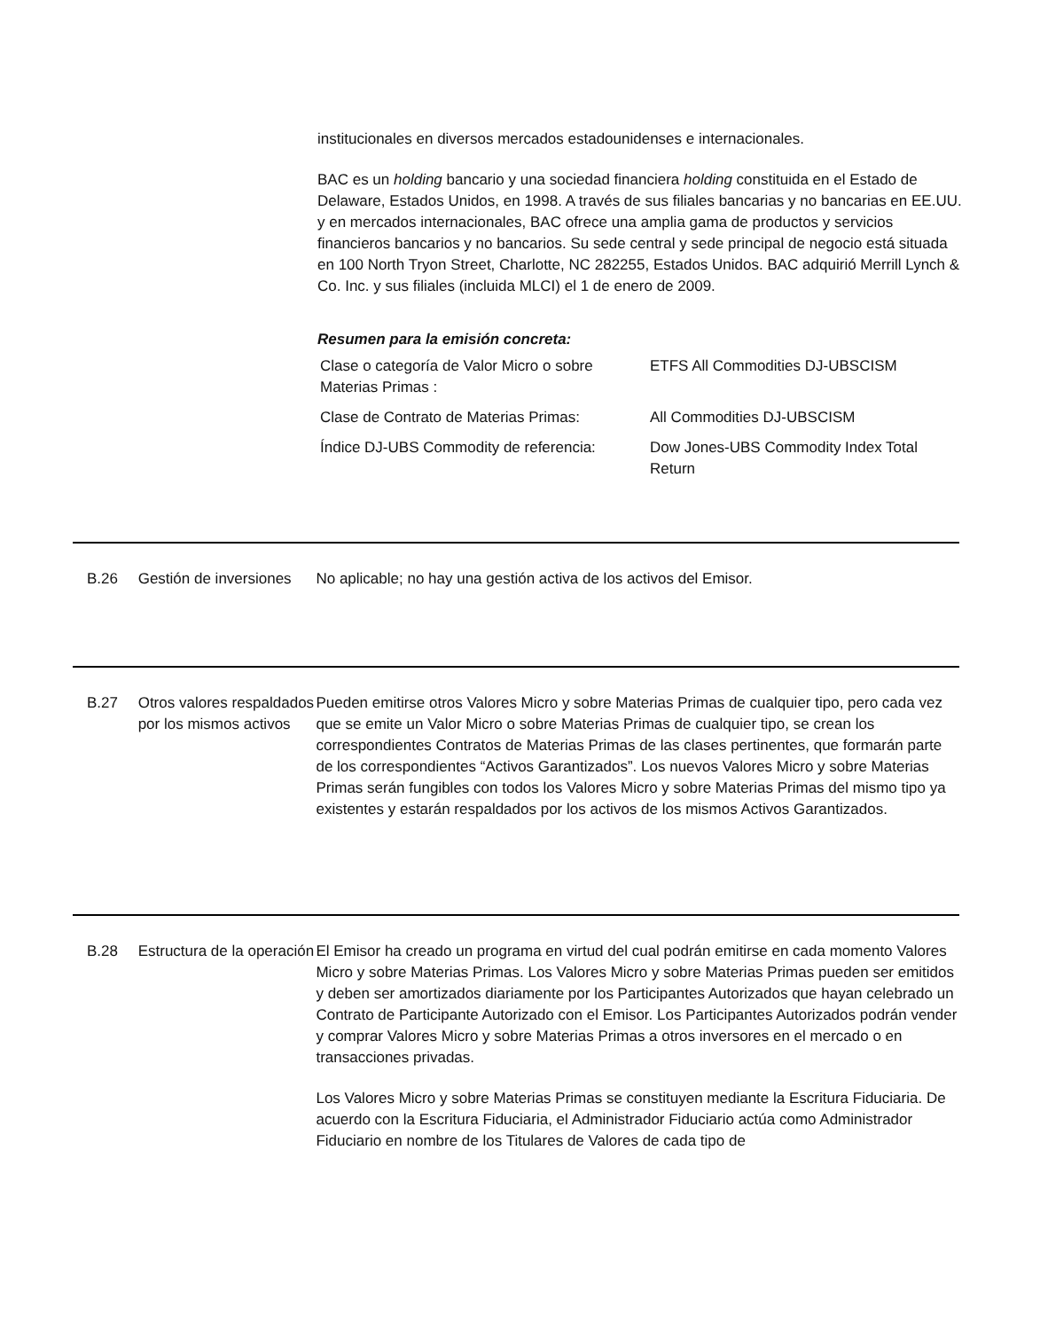institucionales en diversos mercados estadounidenses e internacionales.
BAC es un holding bancario y una sociedad financiera holding constituida en el Estado de Delaware, Estados Unidos, en 1998. A través de sus filiales bancarias y no bancarias en EE.UU. y en mercados internacionales, BAC ofrece una amplia gama de productos y servicios financieros bancarios y no bancarios. Su sede central y sede principal de negocio está situada en 100 North Tryon Street, Charlotte, NC 282255, Estados Unidos. BAC adquirió Merrill Lynch & Co. Inc. y sus filiales (incluida MLCI) el 1 de enero de 2009.
Resumen para la emisión concreta:
| Clase o categoría de Valor Micro o sobre Materias Primas : | ETFS All Commodities DJ-UBSCISM |
| Clase de Contrato de Materias Primas: | All Commodities DJ-UBSCISM |
| Índice DJ-UBS Commodity de referencia: | Dow Jones-UBS Commodity Index Total Return |
B.26 Gestión de inversiones
No aplicable; no hay una gestión activa de los activos del Emisor.
B.27 Otros valores respaldados por los mismos activos
Pueden emitirse otros Valores Micro y sobre Materias Primas de cualquier tipo, pero cada vez que se emite un Valor Micro o sobre Materias Primas de cualquier tipo, se crean los correspondientes Contratos de Materias Primas de las clases pertinentes, que formarán parte de los correspondientes “Activos Garantizados”. Los nuevos Valores Micro y sobre Materias Primas serán fungibles con todos los Valores Micro y sobre Materias Primas del mismo tipo ya existentes y estarán respaldados por los activos de los mismos Activos Garantizados.
B.28 Estructura de la operación
El Emisor ha creado un programa en virtud del cual podrán emitirse en cada momento Valores Micro y sobre Materias Primas. Los Valores Micro y sobre Materias Primas pueden ser emitidos y deben ser amortizados diariamente por los Participantes Autorizados que hayan celebrado un Contrato de Participante Autorizado con el Emisor. Los Participantes Autorizados podrán vender y comprar Valores Micro y sobre Materias Primas a otros inversores en el mercado o en transacciones privadas.
Los Valores Micro y sobre Materias Primas se constituyen mediante la Escritura Fiduciaria. De acuerdo con la Escritura Fiduciaria, el Administrador Fiduciario actúa como Administrador Fiduciario en nombre de los Titulares de Valores de cada tipo de